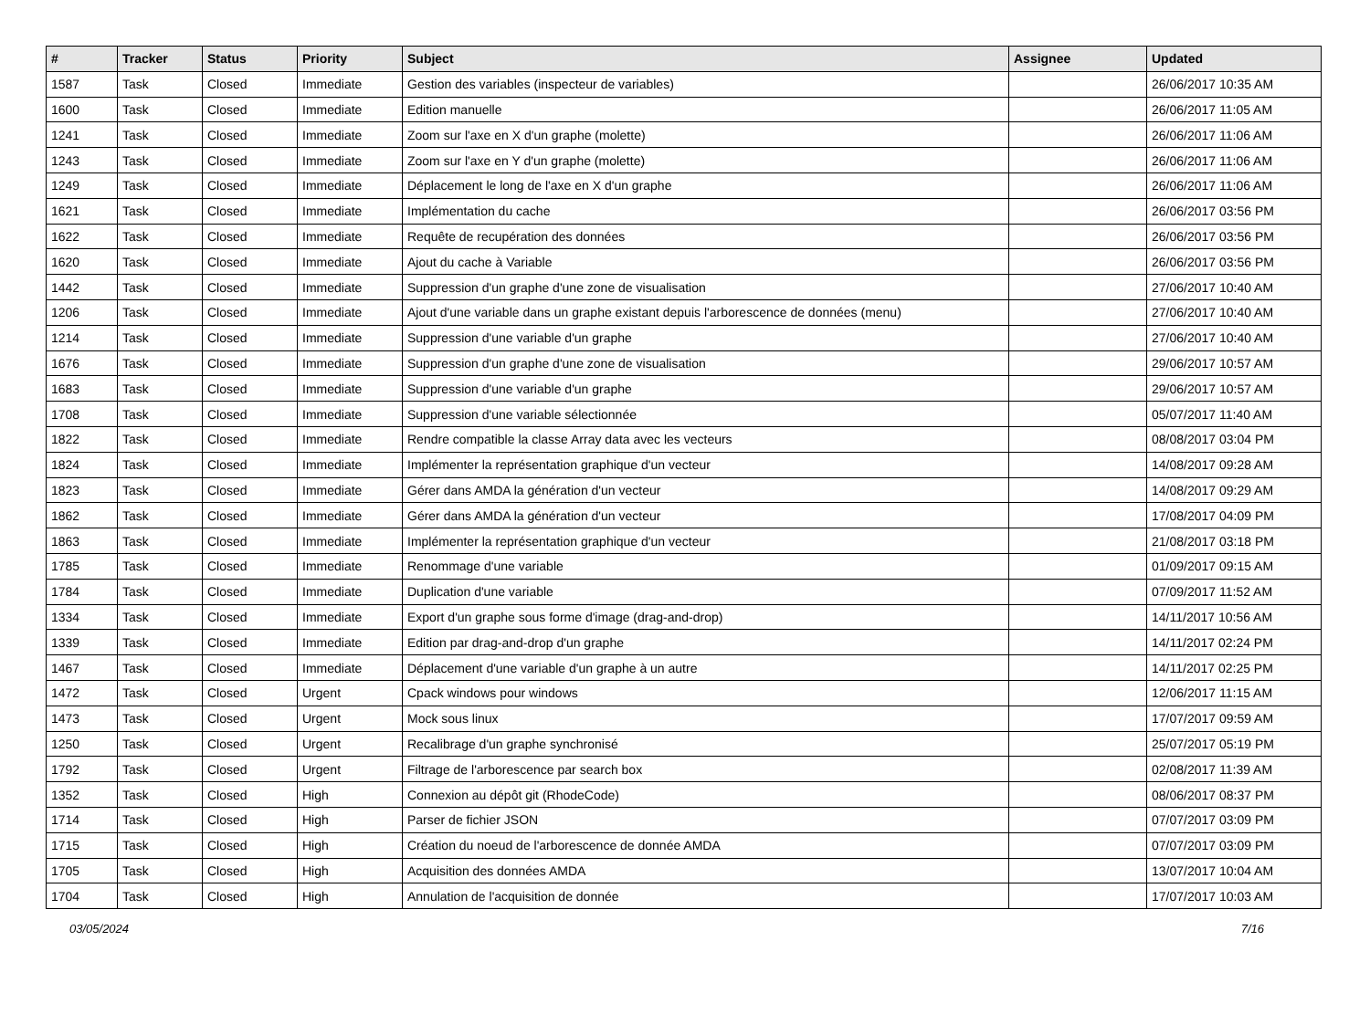| # | Tracker | Status | Priority | Subject | Assignee | Updated |
| --- | --- | --- | --- | --- | --- | --- |
| 1587 | Task | Closed | Immediate | Gestion des variables (inspecteur de variables) | | 26/06/2017 10:35 AM |
| 1600 | Task | Closed | Immediate | Edition manuelle | | 26/06/2017 11:05 AM |
| 1241 | Task | Closed | Immediate | Zoom sur l'axe en X d'un graphe (molette) | | 26/06/2017 11:06 AM |
| 1243 | Task | Closed | Immediate | Zoom sur l'axe en Y d'un graphe (molette) | | 26/06/2017 11:06 AM |
| 1249 | Task | Closed | Immediate | Déplacement le long de l'axe en X d'un graphe | | 26/06/2017 11:06 AM |
| 1621 | Task | Closed | Immediate | Implémentation du cache | | 26/06/2017 03:56 PM |
| 1622 | Task | Closed | Immediate | Requête de recupération des données | | 26/06/2017 03:56 PM |
| 1620 | Task | Closed | Immediate | Ajout du cache à Variable | | 26/06/2017 03:56 PM |
| 1442 | Task | Closed | Immediate | Suppression d'un graphe d'une zone de visualisation | | 27/06/2017 10:40 AM |
| 1206 | Task | Closed | Immediate | Ajout d'une variable dans un graphe existant depuis l'arborescence de données (menu) | | 27/06/2017 10:40 AM |
| 1214 | Task | Closed | Immediate | Suppression d'une variable d'un graphe | | 27/06/2017 10:40 AM |
| 1676 | Task | Closed | Immediate | Suppression d'un graphe d'une zone de visualisation | | 29/06/2017 10:57 AM |
| 1683 | Task | Closed | Immediate | Suppression d'une variable d'un graphe | | 29/06/2017 10:57 AM |
| 1708 | Task | Closed | Immediate | Suppression d'une variable sélectionnée | | 05/07/2017 11:40 AM |
| 1822 | Task | Closed | Immediate | Rendre compatible la classe Array data avec les vecteurs | | 08/08/2017 03:04 PM |
| 1824 | Task | Closed | Immediate | Implémenter la représentation graphique d'un vecteur | | 14/08/2017 09:28 AM |
| 1823 | Task | Closed | Immediate | Gérer dans AMDA la génération d'un vecteur | | 14/08/2017 09:29 AM |
| 1862 | Task | Closed | Immediate | Gérer dans AMDA la génération d'un vecteur | | 17/08/2017 04:09 PM |
| 1863 | Task | Closed | Immediate | Implémenter la représentation graphique d'un vecteur | | 21/08/2017 03:18 PM |
| 1785 | Task | Closed | Immediate | Renommage d'une variable | | 01/09/2017 09:15 AM |
| 1784 | Task | Closed | Immediate | Duplication d'une variable | | 07/09/2017 11:52 AM |
| 1334 | Task | Closed | Immediate | Export d'un graphe sous forme d'image (drag-and-drop) | | 14/11/2017 10:56 AM |
| 1339 | Task | Closed | Immediate | Edition par drag-and-drop d'un graphe | | 14/11/2017 02:24 PM |
| 1467 | Task | Closed | Immediate | Déplacement d'une variable d'un graphe à un autre | | 14/11/2017 02:25 PM |
| 1472 | Task | Closed | Urgent | Cpack windows pour windows | | 12/06/2017 11:15 AM |
| 1473 | Task | Closed | Urgent | Mock sous linux | | 17/07/2017 09:59 AM |
| 1250 | Task | Closed | Urgent | Recalibrage d'un graphe synchronisé | | 25/07/2017 05:19 PM |
| 1792 | Task | Closed | Urgent | Filtrage de l'arborescence par search box | | 02/08/2017 11:39 AM |
| 1352 | Task | Closed | High | Connexion au dépôt git (RhodeCode) | | 08/06/2017 08:37 PM |
| 1714 | Task | Closed | High | Parser de fichier JSON | | 07/07/2017 03:09 PM |
| 1715 | Task | Closed | High | Création du noeud de l'arborescence de donnée AMDA | | 07/07/2017 03:09 PM |
| 1705 | Task | Closed | High | Acquisition des données AMDA | | 13/07/2017 10:04 AM |
| 1704 | Task | Closed | High | Annulation de l'acquisition de donnée | | 17/07/2017 10:03 AM |
03/05/2024 7/16